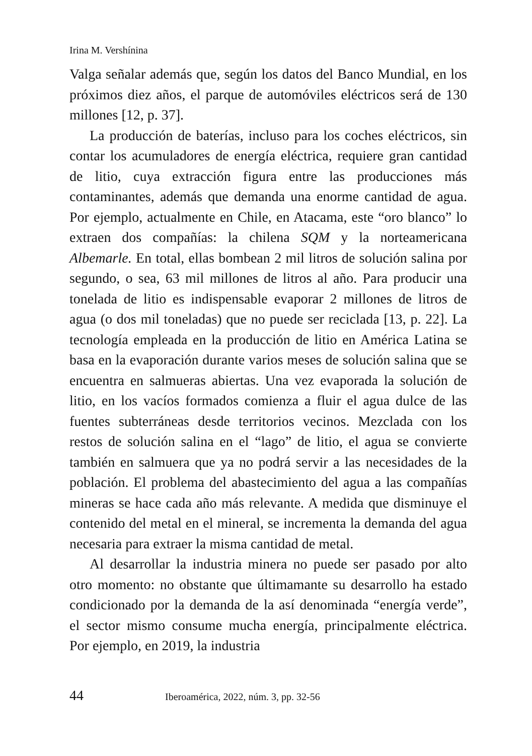Irina M. Vershínina
Valga señalar además que, según los datos del Banco Mundial, en los próximos diez años, el parque de automóviles eléctricos será de 130 millones [12, p. 37].
La producción de baterías, incluso para los coches eléctricos, sin contar los acumuladores de energía eléctrica, requiere gran cantidad de litio, cuya extracción figura entre las producciones más contaminantes, además que demanda una enorme cantidad de agua. Por ejemplo, actualmente en Chile, en Atacama, este “oro blanco” lo extraen dos compañías: la chilena SQM y la norteamericana Albemarle. En total, ellas bombean 2 mil litros de solución salina por segundo, o sea, 63 mil millones de litros al año. Para producir una tonelada de litio es indispensable evaporar 2 millones de litros de agua (o dos mil toneladas) que no puede ser reciclada [13, p. 22]. La tecnología empleada en la producción de litio en América Latina se basa en la evaporación durante varios meses de solución salina que se encuentra en salmueras abiertas. Una vez evaporada la solución de litio, en los vacíos formados comienza a fluir el agua dulce de las fuentes subterráneas desde territorios vecinos. Mezclada con los restos de solución salina en el “lago” de litio, el agua se convierte también en salmuera que ya no podrá servir a las necesidades de la población. El problema del abastecimiento del agua a las compañías mineras se hace cada año más relevante. A medida que disminuye el contenido del metal en el mineral, se incrementa la demanda del agua necesaria para extraer la misma cantidad de metal.
Al desarrollar la industria minera no puede ser pasado por alto otro momento: no obstante que últimamante su desarrollo ha estado condicionado por la demanda de la así denominada “energía verde”, el sector mismo consume mucha energía, principalmente eléctrica. Por ejemplo, en 2019, la industria
44 Iberoamérica, 2022, núm. 3, pp. 32-56